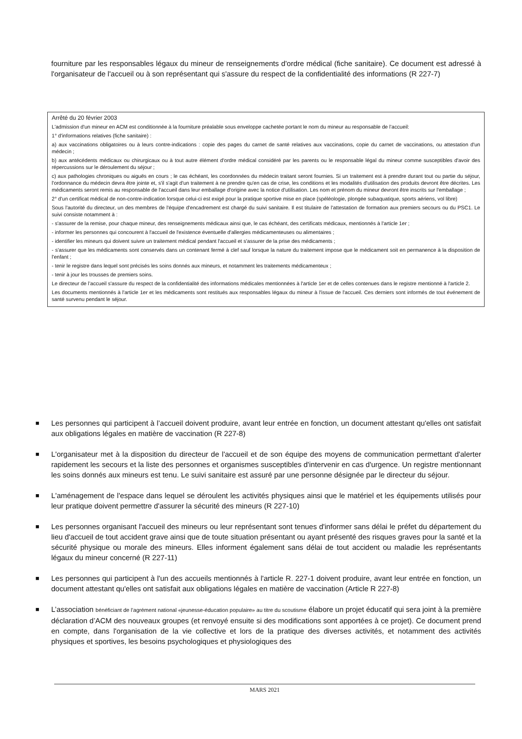fourniture par les responsables légaux du mineur de renseignements d'ordre médical (fiche sanitaire). Ce document est adressé à l'organisateur de l'accueil ou à son représentant qui s'assure du respect de la confidentialité des informations (R 227-7)
Arrêté du 20 février 2003
L'admission d'un mineur en ACM est conditionnée à la fourniture préalable sous enveloppe cachetée portant le nom du mineur au responsable de l’accueil:
1° d'informations relatives (fiche sanitaire) :
a) aux vaccinations obligatoires ou à leurs contre-indications : copie des pages du carnet de santé relatives aux vaccinations, copie du carnet de vaccinations, ou attestation d'un médecin ;
b) aux antécédents médicaux ou chirurgicaux ou à tout autre élément d'ordre médical considéré par les parents ou le responsable légal du mineur comme susceptibles d'avoir des répercussions sur le déroulement du séjour ;
c) aux pathologies chroniques ou aiguës en cours ; le cas échéant, les coordonnées du médecin traitant seront fournies. Si un traitement est à prendre durant tout ou partie du séjour, l'ordonnance du médecin devra être jointe et, s'il s'agit d'un traitement à ne prendre qu'en cas de crise, les conditions et les modalités d'utilisation des produits devront être décrites. Les médicaments seront remis au responsable de l'accueil dans leur emballage d'origine avec la notice d'utilisation. Les nom et prénom du mineur devront être inscrits sur l'emballage ;
2° d'un certificat médical de non-contre-indication lorsque celui-ci est exigé pour la pratique sportive mise en place (spéléologie, plongée subaquatique, sports aériens, vol libre)
Sous l'autorité du directeur, un des membres de l'équipe d'encadrement est chargé du suivi sanitaire. Il est titulaire de l'attestation de formation aux premiers secours ou du PSC1. Le suivi consiste notamment à :
- s'assurer de la remise, pour chaque mineur, des renseignements médicaux ainsi que, le cas échéant, des certificats médicaux, mentionnés à l'article 1er ;
- informer les personnes qui concourent à l'accueil de l'existence éventuelle d'allergies médicamenteuses ou alimentaires ;
- identifier les mineurs qui doivent suivre un traitement médical pendant l'accueil et s'assurer de la prise des médicaments ;
- s'assurer que les médicaments sont conservés dans un contenant fermé à clef sauf lorsque la nature du traitement impose que le médicament soit en permanence à la disposition de l'enfant ;
- tenir le registre dans lequel sont précisés les soins donnés aux mineurs, et notamment les traitements médicamenteux ;
- tenir à jour les trousses de premiers soins.
Le directeur de l’accueil s'assure du respect de la confidentialité des informations médicales mentionnées à l'article 1er et de celles contenues dans le registre mentionné à l'article 2.
Les documents mentionnés à l'article 1er et les médicaments sont restitués aux responsables légaux du mineur à l'issue de l'accueil. Ces derniers sont informés de tout événement de santé survenu pendant le séjour.
■ Les personnes qui participent à l’accueil doivent produire, avant leur entrée en fonction, un document attestant qu'elles ont satisfait aux obligations légales en matière de vaccination (R 227-8)
■ L'organisateur met à la disposition du directeur de l'accueil et de son équipe des moyens de communication permettant d'alerter rapidement les secours et la liste des personnes et organismes susceptibles d'intervenir en cas d'urgence. Un registre mentionnant les soins donnés aux mineurs est tenu. Le suivi sanitaire est assuré par une personne désignée par le directeur du séjour.
■ L'aménagement de l'espace dans lequel se déroulent les activités physiques ainsi que le matériel et les équipements utilisés pour leur pratique doivent permettre d'assurer la sécurité des mineurs (R 227-10)
■ Les personnes organisant l'accueil des mineurs ou leur représentant sont tenues d'informer sans délai le préfet du département du lieu d'accueil de tout accident grave ainsi que de toute situation présentant ou ayant présenté des risques graves pour la santé et la sécurité physique ou morale des mineurs. Elles informent également sans délai de tout accident ou maladie les représentants légaux du mineur concerné (R 227-11)
■ Les personnes qui participent à l'un des accueils mentionnés à l'article R. 227-1 doivent produire, avant leur entrée en fonction, un document attestant qu'elles ont satisfait aux obligations légales en matière de vaccination (Article R 227-8)
■ L’association bénéficiant de l’agrément national «jeunesse-éducation populaire» au titre du scoutisme élabore un projet éducatif qui sera joint à la première déclaration d’ACM des nouveaux groupes (et renvoyé ensuite si des modifications sont apportées à ce projet). Ce document prend en compte, dans l'organisation de la vie collective et lors de la pratique des diverses activités, et notamment des activités physiques et sportives, les besoins psychologiques et physiologiques des
MARS 2021